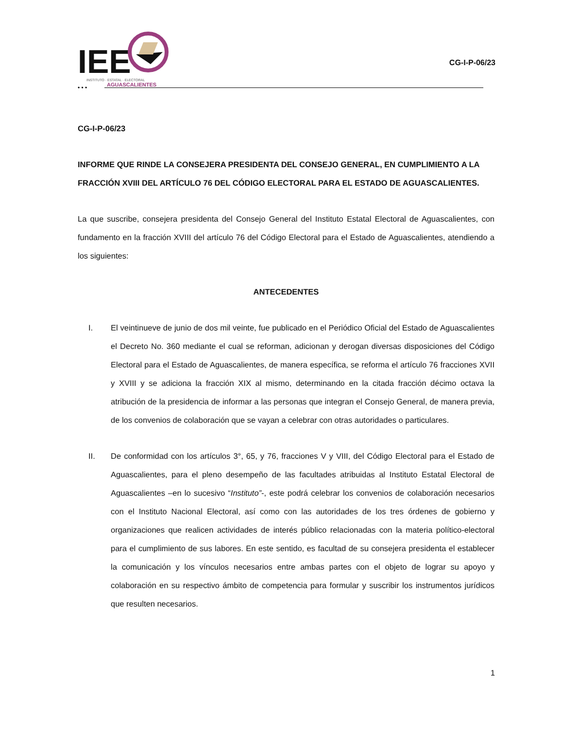IEE
INSTITUTO · ESTATAL · ELECTORAL
AGUASCALIENTES
• • •
CG-I-P-06/23
CG-I-P-06/23
INFORME QUE RINDE LA CONSEJERA PRESIDENTA DEL CONSEJO GENERAL, EN CUMPLIMIENTO A LA FRACCIÓN XVIII DEL ARTÍCULO 76 DEL CÓDIGO ELECTORAL PARA EL ESTADO DE AGUASCALIENTES.
La que suscribe, consejera presidenta del Consejo General del Instituto Estatal Electoral de Aguascalientes, con fundamento en la fracción XVIII del artículo 76 del Código Electoral para el Estado de Aguascalientes, atendiendo a los siguientes:
ANTECEDENTES
I. El veintinueve de junio de dos mil veinte, fue publicado en el Periódico Oficial del Estado de Aguascalientes el Decreto No. 360 mediante el cual se reforman, adicionan y derogan diversas disposiciones del Código Electoral para el Estado de Aguascalientes, de manera específica, se reforma el artículo 76 fracciones XVII y XVIII y se adiciona la fracción XIX al mismo, determinando en la citada fracción décimo octava la atribución de la presidencia de informar a las personas que integran el Consejo General, de manera previa, de los convenios de colaboración que se vayan a celebrar con otras autoridades o particulares.
II. De conformidad con los artículos 3°, 65, y 76, fracciones V y VIII, del Código Electoral para el Estado de Aguascalientes, para el pleno desempeño de las facultades atribuidas al Instituto Estatal Electoral de Aguascalientes –en lo sucesivo “Instituto”-, este podrá celebrar los convenios de colaboración necesarios con el Instituto Nacional Electoral, así como con las autoridades de los tres órdenes de gobierno y organizaciones que realicen actividades de interés público relacionadas con la materia político-electoral para el cumplimiento de sus labores. En este sentido, es facultad de su consejera presidenta el establecer la comunicación y los vínculos necesarios entre ambas partes con el objeto de lograr su apoyo y colaboración en su respectivo ámbito de competencia para formular y suscribir los instrumentos jurídicos que resulten necesarios.
1